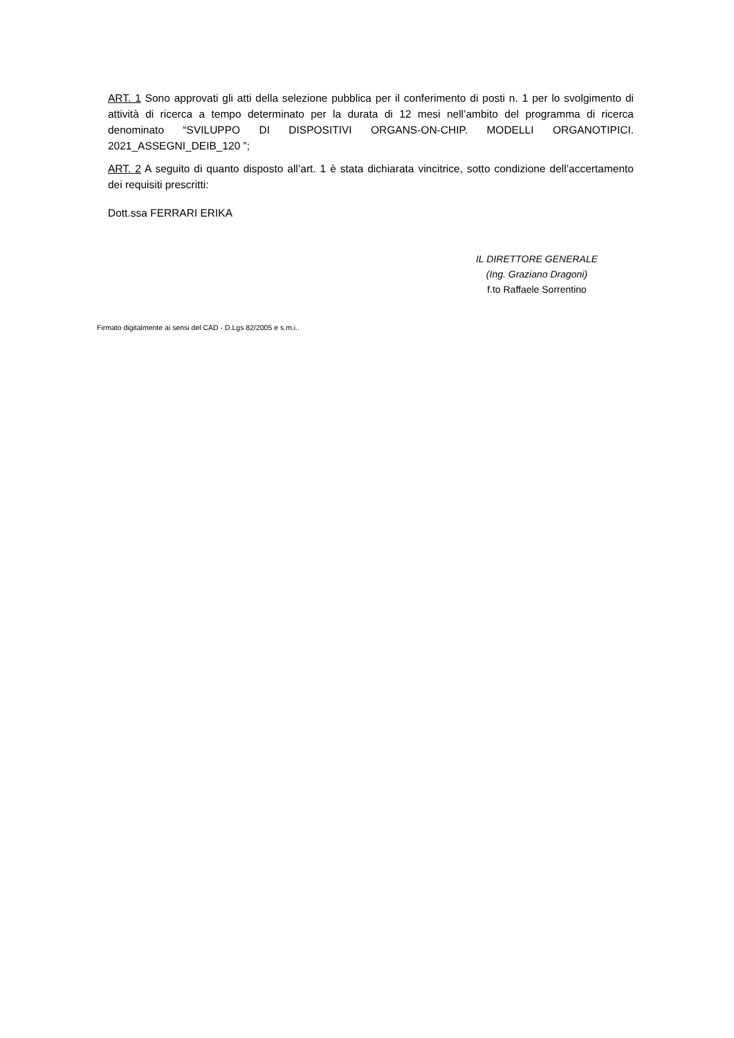ART. 1 Sono approvati gli atti della selezione pubblica per il conferimento di posti n. 1 per lo svolgimento di attività di ricerca a tempo determinato per la durata di 12 mesi nell’ambito del programma di ricerca denominato “SVILUPPO DI DISPOSITIVI ORGANS-ON-CHIP. MODELLI ORGANOTIPICI. 2021_ASSEGNI_DEIB_120 ”;
ART. 2 A seguito di quanto disposto all’art. 1 è stata dichiarata vincitrice, sotto condizione dell’accertamento dei requisiti prescritti:
Dott.ssa FERRARI ERIKA
IL DIRETTORE GENERALE
(Ing. Graziano Dragoni)
f.to Raffaele Sorrentino
Firmato digitalmente ai sensi del CAD - D.Lgs 82/2005 e s.m.i..